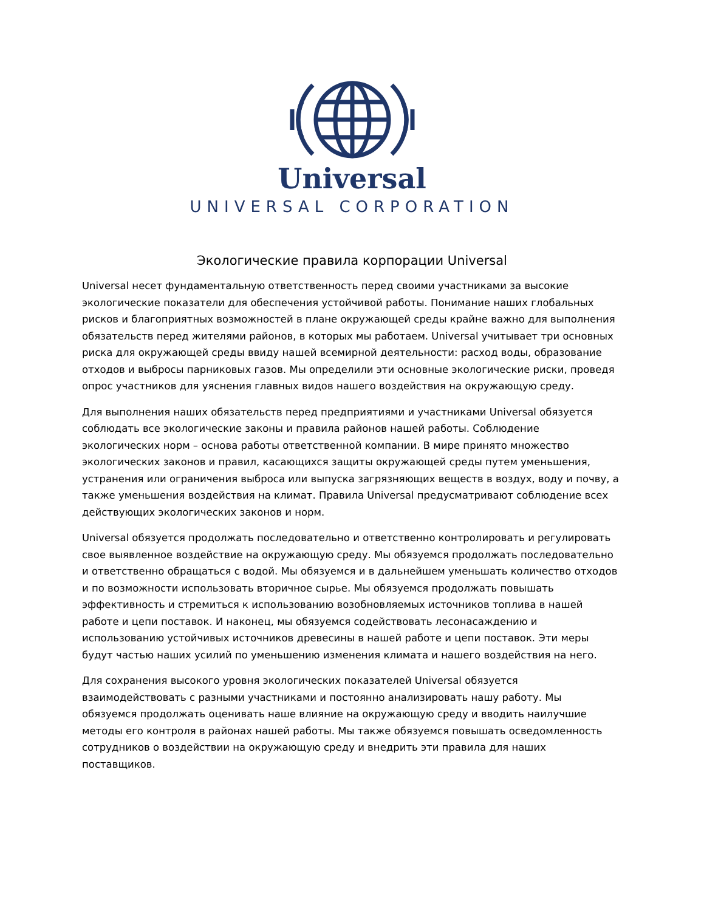Universal
UNIVERSAL CORPORATION
Экологические правила корпорации Universal
Universal несет фундаментальную ответственность перед своими участниками за высокие экологические показатели для обеспечения устойчивой работы. Понимание наших глобальных рисков и благоприятных возможностей в плане окружающей среды крайне важно для выполнения обязательств перед жителями районов, в которых мы работаем. Universal учитывает три основных риска для окружающей среды ввиду нашей всемирной деятельности: расход воды, образование отходов и выбросы парниковых газов. Мы определили эти основные экологические риски, проведя опрос участников для уяснения главных видов нашего воздействия на окружающую среду.
Для выполнения наших обязательств перед предприятиями и участниками Universal обязуется соблюдать все экологические законы и правила районов нашей работы. Соблюдение экологических норм – основа работы ответственной компании. В мире принято множество экологических законов и правил, касающихся защиты окружающей среды путем уменьшения, устранения или ограничения выброса или выпуска загрязняющих веществ в воздух, воду и почву, а также уменьшения воздействия на климат. Правила Universal предусматривают соблюдение всех действующих экологических законов и норм.
Universal обязуется продолжать последовательно и ответственно контролировать и регулировать свое выявленное воздействие на окружающую среду. Мы обязуемся продолжать последовательно и ответственно обращаться с водой. Мы обязуемся и в дальнейшем уменьшать количество отходов и по возможности использовать вторичное сырье. Мы обязуемся продолжать повышать эффективность и стремиться к использованию возобновляемых источников топлива в нашей работе и цепи поставок. И наконец, мы обязуемся содействовать лесонасаждению и использованию устойчивых источников древесины в нашей работе и цепи поставок. Эти меры будут частью наших усилий по уменьшению изменения климата и нашего воздействия на него.
Для сохранения высокого уровня экологических показателей Universal обязуется взаимодействовать с разными участниками и постоянно анализировать нашу работу. Мы обязуемся продолжать оценивать наше влияние на окружающую среду и вводить наилучшие методы его контроля в районах нашей работы. Мы также обязуемся повышать осведомленность сотрудников о воздействии на окружающую среду и внедрить эти правила для наших поставщиков.